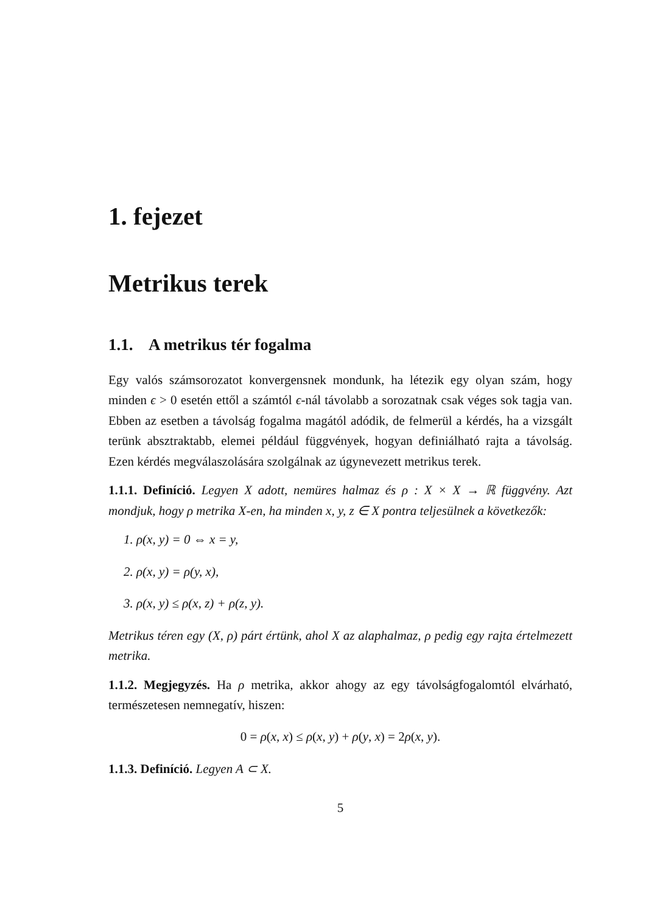1. fejezet
Metrikus terek
1.1. A metrikus tér fogalma
Egy valós számsorozatot konvergensnek mondunk, ha létezik egy olyan szám, hogy minden ϵ > 0 esetén ettől a számtól ϵ-nál távolabb a sorozatnak csak véges sok tagja van. Ebben az esetben a távolság fogalma magától adódik, de felmerül a kérdés, ha a vizsgált terünk absztraktabb, elemei például függvények, hogyan definiálható rajta a távolság. Ezen kérdés megválaszolására szolgálnak az úgynevezett metrikus terek.
1.1.1. Definíció. Legyen X adott, nemüres halmaz és ρ : X × X → ℝ függvény. Azt mondjuk, hogy ρ metrika X-en, ha minden x, y, z ∈ X pontra teljesülnek a következők:
1. ρ(x, y) = 0 ⇔ x = y,
2. ρ(x, y) = ρ(y, x),
3. ρ(x, y) ≤ ρ(x, z) + ρ(z, y).
Metrikus téren egy (X, ρ) párt értünk, ahol X az alaphalmaz, ρ pedig egy rajta értelmezett metrika.
1.1.2. Megjegyzés. Ha ρ metrika, akkor ahogy az egy távolságfogalomtól elvárható, természetesen nemnegatív, hiszen:
0 = ρ(x, x) ≤ ρ(x, y) + ρ(y, x) = 2ρ(x, y).
1.1.3. Definíció. Legyen A ⊂ X.
5